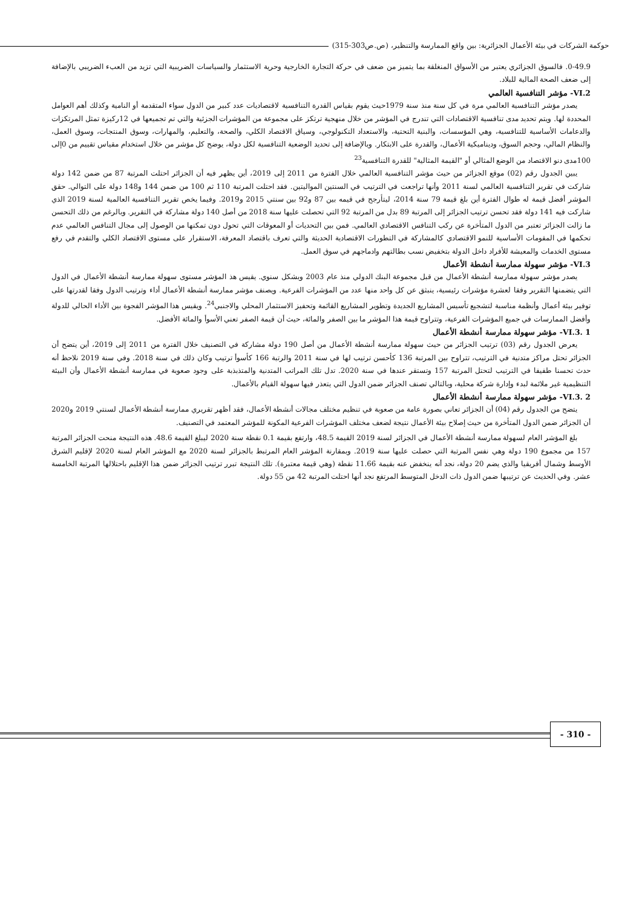حوكمة الشركات في بيئة الأعمال الجزائرية: بين واقع الممارسة والتنظير، (ص.ص303-315)
0-49.9. فالسوق الجزائري يعتبر من الأسواق المنغلقة بما يتميز من ضعف في حركة التجارة الخارجية وحرية الاستثمار والسياسات الضريبية التي تزيد من العبء الضريبي بالإضافة إلى ضعف الصحة المالية للبلاد.
VI.2- مؤشر التنافسية العالمي
يصدر مؤشر التنافسية العالمي مرة في كل سنة منذ سنة 1979حيث يقوم بقياس القدرة التنافسية لاقتصاديات عدد كبير من الدول سواء المتقدمة أو النامية وكذلك أهم العوامل المحددة لها. ويتم تحديد مدى تنافسية الاقتصادات التي تندرج في المؤشر من خلال منهجية ترتكز على مجموعة من المؤشرات الجزئية والتي تم تجميعها في 12ركيزة تمثل المرتكزات والدعامات الأساسية للتنافسية، وهي المؤسسات، والبنية التحتية، والاستعداد التكنولوجي، وسياق الاقتصاد الكلي، والصحة، والتعليم، والمهارات، وسوق المنتجات، وسوق العمل، والنظام المالي، وحجم السوق، وديناميكية الأعمال، والقدرة على الابتكار. وبالإضافة إلى تحديد الوضعية التنافسية لكل دولة، يوضح كل مؤشر من خلال استخدام مقياس تقييم من 0إلى 100مدى دنو الاقتصاد من الوضع المثالي أو "القيمة المثالية" للقدرة التنافسية<sup>23</sup>
يبين الجدول رقم (02) موقع الجزائر من حيث مؤشر التنافسية العالمي خلال الفترة من 2011 إلى 2019، أين يظهر فيه أن الجزائر احتلت المرتبة 87 من ضمن 142 دولة شاركت في تقرير التنافسية العالمي لسنة 2011 وأنها تراجعت في الترتيب في السنتين المواليتين. فقد احتلت المرتبة 110 ثم 100 من ضمن 144 و148 دولة على التوالي. حقق المؤشر أفضل قيمة له طوال الفترة أين بلغ قيمة 79 سنة 2014، ليتأرجح في قيمه بين 87 و92 بين سنتي 2015 و2019. وفيما يخص تقرير التنافسية العالمية لسنة 2019 الذي شاركت فيه 141 دولة فقد تحسن ترتيب الجزائر إلى المرتبة 89 بدل من المرتبة 92 التي تحصلت عليها سنة 2018 من أصل 140 دولة مشاركة في التقرير. وبالرغم من ذلك التحسن ما زالت الجزائر تعتبر من الدول المتأخرة عن ركب التنافس الاقتصادي العالمي. فمن بين التحديات أو المعوقات التي تحول دون تمكنها من الوصول إلى مجال التنافس العالمي عدم تحكمها في المقومات الأساسية للنمو الاقتصادي كالمشاركة في التطورات الاقتصادية الحديثة والتي تعرف باقتصاد المعرفة، الاستقرار على مستوى الاقتصاد الكلي والتقدم في رفع مستوى الخدمات والمعيشة للأفراد داخل الدولة بتخفيض نسب بطالتهم وادماجهم في سوق العمل.
VI.3- مؤشر سهولة ممارسة أنشطة الأعمال
يصدر مؤشر سهولة ممارسة أنشطة الأعمال من قبل مجموعة البنك الدولي منذ عام 2003 وبشكل سنوي. يقيس هذ المؤشر مستوى سهولة ممارسة أنشطة الأعمال في الدول التي يتضمنها التقرير وفقا لعشرة مؤشرات رئيسية، ينبثق عن كل واحد منها عدد من المؤشرات الفرعية. ويصنف مؤشر ممارسة أنشطة الأعمال أداء وترتيب الدول وفقا لقدرتها على توفير بيئة أعمال وأنظمة مناسبة لتشجيع تأسيس المشاريع الجديدة وتطوير المشاريع القائمة وتحفيز الاستثمار المحلي والاجنبي<sup>24</sup>. ويقيس هذا المؤشر الفجوة بين الأداء الحالي للدولة وأفضل الممارسات في جميع المؤشرات الفرعية، وتتراوح قيمة هذا المؤشر ما بين الصفر والمائة، حيث أن قيمة الصفر تعني الأسوأ والمائة الأفضل.
VI.3. 1- مؤشر سهولة ممارسة أنشطة الأعمال
يعرض الجدول رقم (03) ترتيب الجزائر من حيث سهولة ممارسة أنشطة الأعمال من أصل 190 دولة مشاركة في التصنيف خلال الفترة من 2011 إلى 2019، أين يتضح أن الجزائر تحتل مراكز متدنية في الترتيب، تتراوح بين المرتبة 136 كأحسن ترتيب لها في سنة 2011 والرتبة 166 كأسوأ ترتيب وكان ذلك في سنة 2018. وفي سنة 2019 نلاحظ أنه حدث تحسنا طفيفا في الترتيب لتحتل المرتبة 157 وتستقر عندها في سنة 2020. تدل تلك المراتب المتدنية والمتذبذبة على وجود صعوبة في ممارسة أنشطة الأعمال وأن البيئة التنظيمية غير ملائمة لبدء وإدارة شركة محلية، وبالتالي تصنف الجزائر ضمن الدول التي يتعذر فيها سهولة القيام بالأعمال.
VI.3. 2- مؤشر سهولة ممارسة أنشطة الأعمال
يتضح من الجدول رقم (04) أن الجزائر تعاني بصورة عامة من صعوبة في تنظيم مختلف مجالات أنشطة الأعمال، فقد أظهر تقريري ممارسة أنشطة الأعمال لسنتي 2019 و2020 أن الجزائر ضمن الدول المتأخرة من حيث إصلاح بيئة الأعمال نتيجة لضعف مختلف المؤشرات الفرعية المكونة للمؤشر المعتمد في التصنيف.
بلغ المؤشر العام لسهولة ممارسة أنشطة الأعمال في الجزائر لسنة 2019 القيمة 48.5، وارتفع بقيمة 0.1 نقطة سنة 2020 ليبلغ القيمة 48.6. هذه النتيجة منحت الجزائر المرتبة 157 من مجموع 190 دولة وهي نفس المرتبة التي حصلت عليها سنة 2019. وبمقارنة المؤشر العام المرتبط بالجزائر لسنة 2020 مع المؤشر العام لسنة 2020 لإقليم الشرق الأوسط وشمال أفريقيا والذي يضم 20 دولة، نجد أنه ينخفض عنه بقيمة 11.66 نقطة (وهي قيمة معتبرة). تلك النتيجة تبرر ترتيب الجزائر ضمن هذا الإقليم باحتلالها المرتبة الخامسة عشر. وفي الحديث عن ترتيبها ضمن الدول ذات الدخل المتوسط المرتفع نجد أنها احتلت المرتبة 42 من 55 دولة.
- 310 -